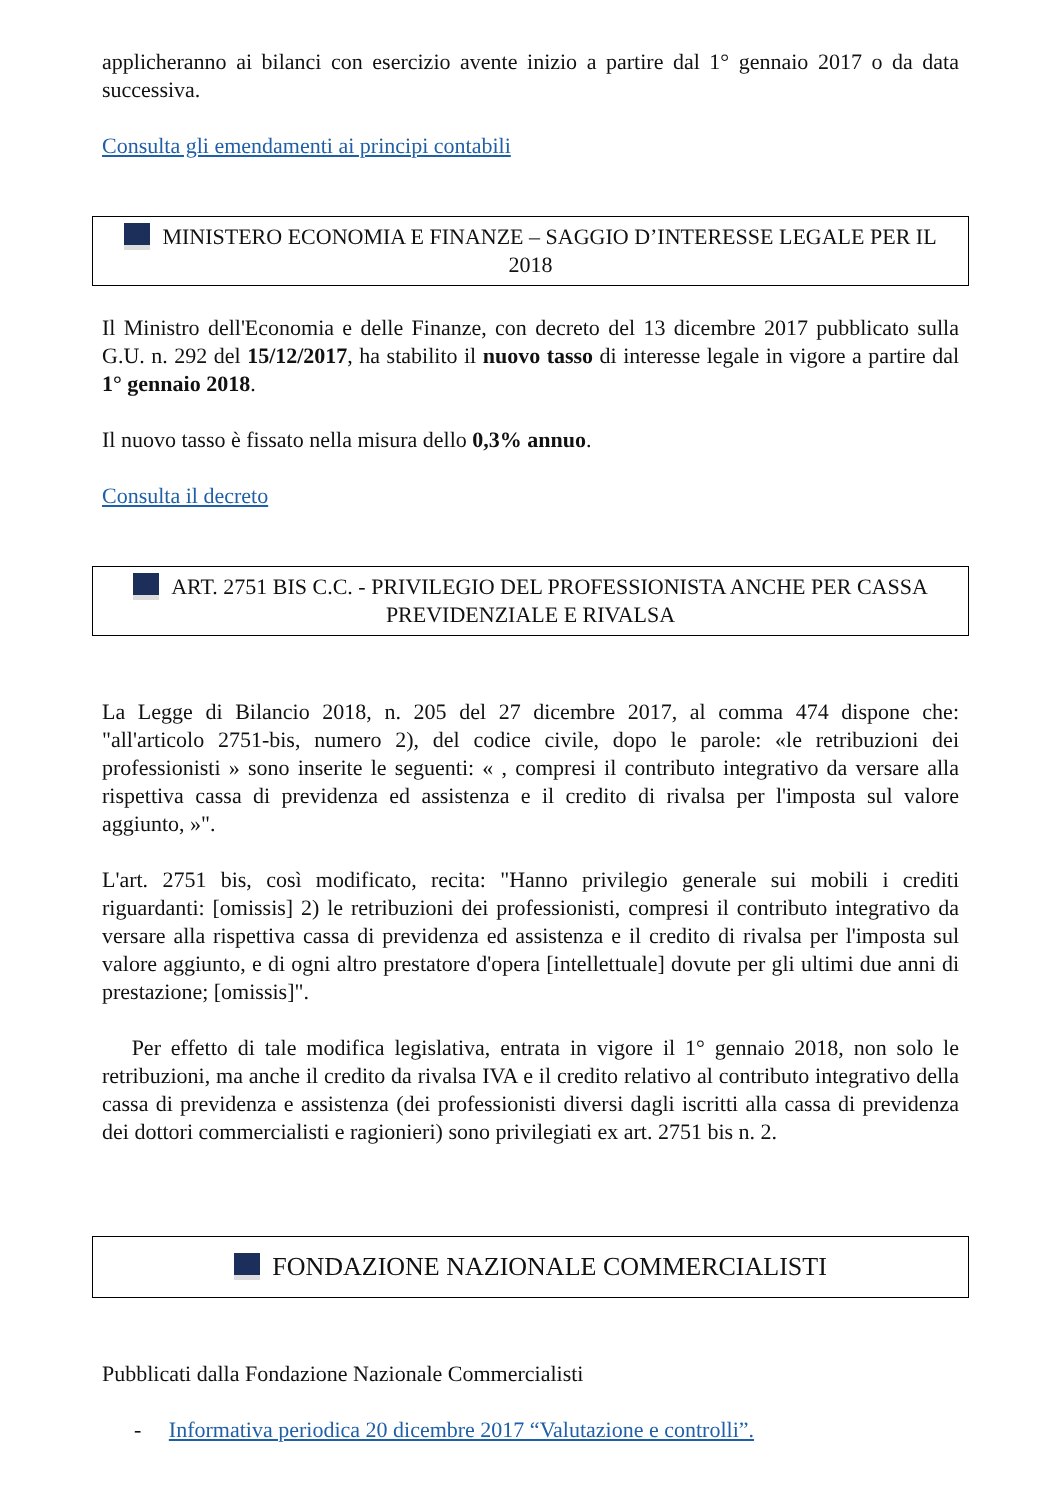applicheranno ai bilanci con esercizio avente inizio a partire dal 1° gennaio 2017 o da data successiva.
Consulta gli emendamenti ai principi contabili
MINISTERO ECONOMIA E FINANZE – SAGGIO D’INTERESSE LEGALE PER IL 2018
Il Ministro dell'Economia e delle Finanze, con decreto del 13 dicembre 2017 pubblicato sulla G.U. n. 292 del 15/12/2017, ha stabilito il nuovo tasso di interesse legale in vigore a partire dal 1° gennaio 2018.
Il nuovo tasso è fissato nella misura dello 0,3% annuo.
Consulta il decreto
ART. 2751 BIS C.C. - PRIVILEGIO DEL PROFESSIONISTA ANCHE PER CASSA PREVIDENZIALE E RIVALSA
La Legge di Bilancio 2018, n. 205 del 27 dicembre 2017, al comma 474 dispone che: "all'articolo 2751-bis, numero 2), del codice civile, dopo le parole: «le retribuzioni dei professionisti » sono inserite le seguenti: « , compresi il contributo integrativo da versare alla rispettiva cassa di previdenza ed assistenza e il credito di rivalsa per l'imposta sul valore aggiunto, »".
L'art. 2751 bis, così modificato, recita: "Hanno privilegio generale sui mobili i crediti riguardanti: [omissis] 2) le retribuzioni dei professionisti, compresi il contributo integrativo da versare alla rispettiva cassa di previdenza ed assistenza e il credito di rivalsa per l'imposta sul valore aggiunto, e di ogni altro prestatore d'opera [intellettuale] dovute per gli ultimi due anni di prestazione; [omissis]".
Per effetto di tale modifica legislativa, entrata in vigore il 1° gennaio 2018, non solo le retribuzioni, ma anche il credito da rivalsa IVA e il credito relativo al contributo integrativo della cassa di previdenza e assistenza (dei professionisti diversi dagli iscritti alla cassa di previdenza dei dottori commercialisti e ragionieri) sono privilegiati ex art. 2751 bis n. 2.
FONDAZIONE NAZIONALE COMMERCIALISTI
Pubblicati dalla Fondazione Nazionale Commercialisti
- Informativa periodica 20 dicembre 2017 “Valutazione e controlli”.